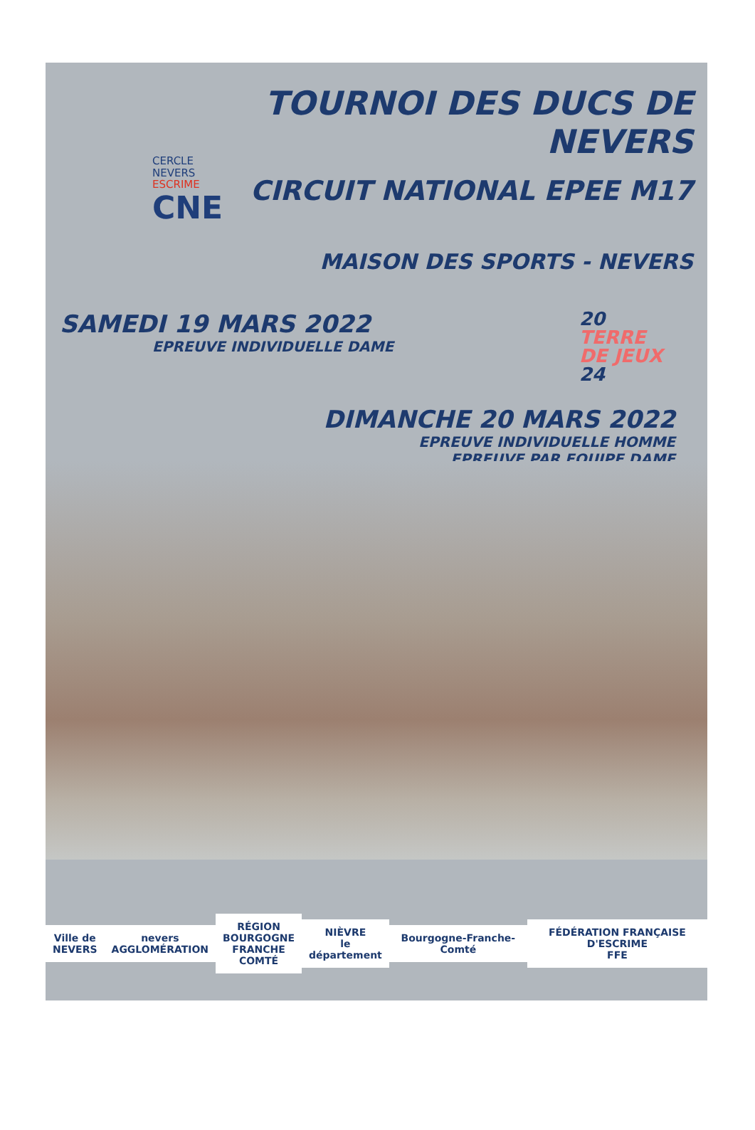CERCLE
NEVERS
ESCRIME
CNE
TOURNOI DES DUCS DE NEVERS
CIRCUIT NATIONAL EPEE M17
MAISON DES SPORTS - NEVERS
SAMEDI 19 MARS 2022
EPREUVE INDIVIDUELLE DAME
20
TERRE
DE JEUX
24
DIMANCHE 20 MARS 2022
EPREUVE INDIVIDUELLE HOMME
EPREUVE PAR EQUIPE DAME
Ville de
NEVERS
nevers
AGGLOMÉRATION
RÉGION
BOURGOGNE
FRANCHE
COMTÉ
NIÈVRE
le département
Bourgogne-Franche-Comté
FÉDÉRATION FRANÇAISE D'ESCRIME
FFE